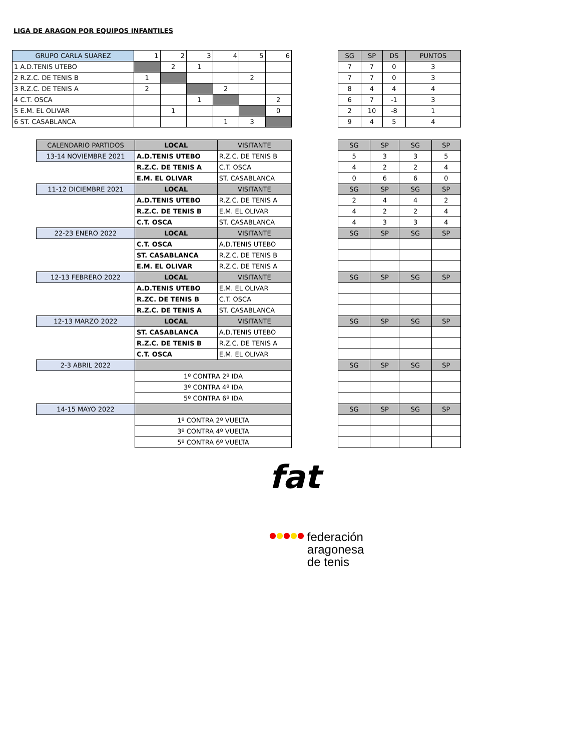LIGA DE ARAGON POR EQUIPOS INFANTILES
| GRUPO CARLA SUAREZ | 1 | 2 | 3 | 4 | 5 | 6 |
| --- | --- | --- | --- | --- | --- | --- |
| 1 A.D.TENIS UTEBO | | 2 | 1 | | | |
| 2 R.Z.C. DE TENIS B | 1 | | | | 2 | |
| 3 R.Z.C. DE TENIS A | 2 | | | 2 | | |
| 4 C.T. OSCA | | | 1 | | | 2 |
| 5 E.M. EL OLIVAR | | 1 | | | | 0 |
| 6 ST. CASABLANCA | | | | 1 | 3 | |
| SG | SP | DS | PUNTOS |
| --- | --- | --- | --- |
| 7 | 7 | 0 | 3 |
| 7 | 7 | 0 | 3 |
| 8 | 4 | 4 | 4 |
| 6 | 7 | -1 | 3 |
| 2 | 10 | -8 | 1 |
| 9 | 4 | 5 | 4 |
| CALENDARIO PARTIDOS | LOCAL | VISITANTE |
| --- | --- | --- |
| 13-14 NOVIEMBRE 2021 | A.D.TENIS UTEBO | R.Z.C. DE TENIS B |
| | R.Z.C. DE TENIS A | C.T. OSCA |
| | E.M. EL OLIVAR | ST. CASABLANCA |
| 11-12 DICIEMBRE 2021 | LOCAL | VISITANTE |
| | A.D.TENIS UTEBO | R.Z.C. DE TENIS A |
| | R.Z.C. DE TENIS B | E.M. EL OLIVAR |
| | C.T. OSCA | ST. CASABLANCA |
| 22-23 ENERO 2022 | LOCAL | VISITANTE |
| | C.T. OSCA | A.D.TENIS UTEBO |
| | ST. CASABLANCA | R.Z.C. DE TENIS B |
| | E.M. EL OLIVAR | R.Z.C. DE TENIS A |
| 12-13 FEBRERO 2022 | LOCAL | VISITANTE |
| | A.D.TENIS UTEBO | E.M. EL OLIVAR |
| | R.ZC. DE TENIS B | C.T. OSCA |
| | R.Z.C. DE TENIS A | ST. CASABLANCA |
| 12-13 MARZO 2022 | LOCAL | VISITANTE |
| | ST. CASABLANCA | A.D.TENIS UTEBO |
| | R.Z.C. DE TENIS B | R.Z.C. DE TENIS A |
| | C.T. OSCA | E.M. EL OLIVAR |
| 2-3 ABRIL 2022 | | |
| | 1º CONTRA 2º IDA | |
| | 3º CONTRA 4º IDA | |
| | 5º CONTRA 6º IDA | |
| 14-15 MAYO 2022 | | |
| | 1º CONTRA 2º VUELTA | |
| | 3º CONTRA 4º VUELTA | |
| | 5º CONTRA 6º VUELTA | |
| SG | SP | SG | SP |
| --- | --- | --- | --- |
| 5 | 3 | 3 | 5 |
| 4 | 2 | 2 | 4 |
| 0 | 6 | 6 | 0 |
| SG | SP | SG | SP |
| 2 | 4 | 4 | 2 |
| 4 | 2 | 2 | 4 |
| 4 | 3 | 3 | 4 |
| SG | SP | SG | SP |
| SG | SP | SG | SP |
| SG | SP | SG | SP |
| SG | SP | SG | SP |
| SG | SP | SG | SP |
fat
● ● ● ● ●
federación
aragonesa
de tenis